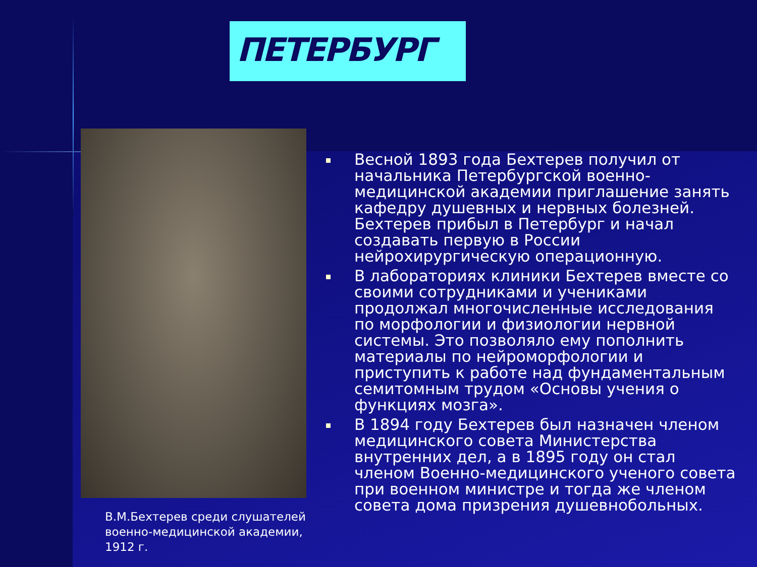ПЕТЕРБУРГ
В.М.Бехтерев среди слушателей военно-медицинской академии, 1912 г.
Весной 1893 года Бехтерев получил от начальника Петербургской военно-медицинской академии приглашение занять кафедру душевных и нервных болезней. Бехтерев прибыл в Петербург и начал создавать первую в России нейрохирургическую операционную.
В лабораториях клиники Бехтерев вместе со своими сотрудниками и учениками продолжал многочисленные исследования по морфологии и физиологии нервной системы. Это позволяло ему пополнить материалы по нейроморфологии и приступить к работе над фундаментальным семитомным трудом «Основы учения о функциях мозга».
В 1894 году Бехтерев был назначен членом медицинского совета Министерства внутренних дел, а в 1895 году он стал членом Военно-медицинского ученого совета при военном министре и тогда же членом совета дома призрения душевнобольных.